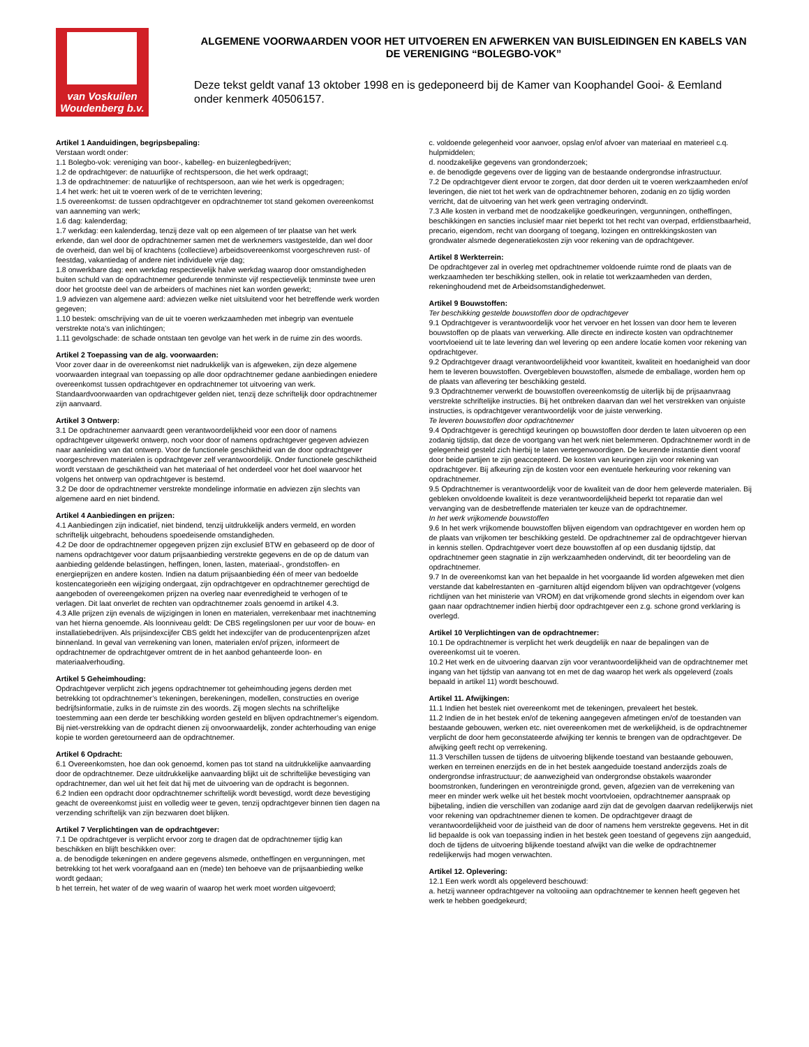van Voskuilen
Woudenberg b.v.
ALGEMENE VOORWAARDEN VOOR HET UITVOEREN EN AFWERKEN VAN BUISLEIDINGEN EN KABELS VAN DE VERENIGING “BOLEGBO-VOK”
Deze tekst geldt vanaf 13 oktober 1998 en is gedeponeerd bij de Kamer van Koophandel Gooi- & Eemland onder kenmerk 40506157.
Artikel 1 Aanduidingen, begripsbepaling:
Verstaan wordt onder:
1.1 Bolegbo-vok: vereniging van boor-, kabelleg- en buizenlegbedrijven;
1.2 de opdrachtgever: de natuurlijke of rechtspersoon, die het werk opdraagt;
1.3 de opdrachtnemer: de natuurlijke of rechtspersoon, aan wie het werk is opgedragen;
1.4 het werk: het uit te voeren werk of de te verrichten levering;
1.5 overeenkomst: de tussen opdrachtgever en opdrachtnemer tot stand gekomen overeenkomst van aanneming van werk;
1.6 dag: kalenderdag;
1.7 werkdag: een kalenderdag, tenzij deze valt op een algemeen of ter plaatse van het werk erkende, dan wel door de opdrachtnemer samen met de werknemers vastgestelde, dan wel door de overheid, dan wel bij of krachtens (collectieve) arbeidsovereenkomst voorgeschreven rust- of feestdag, vakantiedag of andere niet individuele vrije dag;
1.8 onwerkbare dag: een werkdag respectievelijk halve werkdag waarop door omstandigheden buiten schuld van de opdrachtnemer gedurende tenminste vijf respectievelijk tenminste twee uren door het grootste deel van de arbeiders of machines niet kan worden gewerkt;
1.9 adviezen van algemene aard: adviezen welke niet uitsluitend voor het betreffende werk worden gegeven;
1.10 bestek: omschrijving van de uit te voeren werkzaamheden met inbegrip van eventuele verstrekte nota’s van inlichtingen;
1.11 gevolgschade: de schade ontstaan ten gevolge van het werk in de ruime zin des woords.
Artikel 2 Toepassing van de alg. voorwaarden:
Voor zover daar in de overeenkomst niet nadrukkelijk van is afgeweken, zijn deze algemene voorwaarden integraal van toepassing op alle door opdrachtnemer gedane aanbiedingen eniedere overeenkomst tussen opdrachtgever en opdrachtnemer tot uitvoering van werk. Standaardvoorwaarden van opdrachtgever gelden niet, tenzij deze schriftelijk door opdrachtnemer zijn aanvaard.
Artikel 3 Ontwerp:
3.1 De opdrachtnemer aanvaardt geen verantwoordelijkheid voor een door of namens opdrachtgever uitgewerkt ontwerp, noch voor door of namens opdrachtgever gegeven adviezen naar aanleiding van dat ontwerp. Voor de functionele geschiktheid van de door opdrachtgever voorgeschreven materialen is opdrachtgever zelf verantwoordelijk. Onder functionele geschiktheid wordt verstaan de geschiktheid van het materiaal of het onderdeel voor het doel waarvoor het volgens het ontwerp van opdrachtgever is bestemd.
3.2 De door de opdrachtnemer verstrekte mondelinge informatie en adviezen zijn slechts van algemene aard en niet bindend.
Artikel 4 Aanbiedingen en prijzen:
4.1 Aanbiedingen zijn indicatief, niet bindend, tenzij uitdrukkelijk anders vermeld, en worden schriftelijk uitgebracht, behoudens spoedeisende omstandigheden.
4.2 De door de opdrachtnemer opgegeven prijzen zijn exclusief BTW en gebaseerd op de door of namens opdrachtgever voor datum prijsaanbieding verstrekte gegevens en de op de datum van aanbieding geldende belastingen, heffingen, lonen, lasten, materiaal-, grondstoffen- en energieprijzen en andere kosten. Indien na datum prijsaanbieding één of meer van bedoelde kostencategorieën een wijziging ondergaat, zijn opdrachtgever en opdrachtnemer gerechtigd de aangeboden of overeengekomen prijzen na overleg naar evenredigheid te verhogen of te verlagen. Dit laat onverlet de rechten van opdrachtnemer zoals genoemd in artikel 4.3.
4.3 Alle prijzen zijn evenals de wijzigingen in lonen en materialen, verrekenbaar met inachtneming van het hierna genoemde. Als loonniveau geldt: De CBS regelingslonen per uur voor de bouw- en installatiebedrijven. Als prijsindexcijfer CBS geldt het indexcijfer van de producentenprijzen afzet binnenland. In geval van verrekening van lonen, materialen en/of prijzen, informeert de opdrachtnemer de opdrachtgever omtrent de in het aanbod gehanteerde loon- en materiaalverhouding.
Artikel 5 Geheimhouding:
Opdrachtgever verplicht zich jegens opdrachtnemer tot geheimhouding jegens derden met betrekking tot opdrachtnemer’s tekeningen, berekeningen, modellen, constructies en overige bedrijfsinformatie, zulks in de ruimste zin des woords. Zij mogen slechts na schriftelijke toestemming aan een derde ter beschikking worden gesteld en blijven opdrachtnemer’s eigendom. Bij niet-verstrekking van de opdracht dienen zij onvoorwaardelijk, zonder achterhouding van enige kopie te worden geretourneerd aan de opdrachtnemer.
Artikel 6 Opdracht:
6.1 Overeenkomsten, hoe dan ook genoemd, komen pas tot stand na uitdrukkelijke aanvaarding door de opdrachtnemer. Deze uitdrukkelijke aanvaarding blijkt uit de schriftelijke bevestiging van opdrachtnemer, dan wel uit het feit dat hij met de uitvoering van de opdracht is begonnen.
6.2 Indien een opdracht door opdrachtnemer schriftelijk wordt bevestigd, wordt deze bevestiging geacht de overeenkomst juist en volledig weer te geven, tenzij opdrachtgever binnen tien dagen na verzending schriftelijk van zijn bezwaren doet blijken.
Artikel 7 Verplichtingen van de opdrachtgever:
7.1 De opdrachtgever is verplicht ervoor zorg te dragen dat de opdrachtnemer tijdig kan beschikken en blijft beschikken over:
a. de benodigde tekeningen en andere gegevens alsmede, ontheffingen en vergunningen, met betrekking tot het werk voorafgaand aan en (mede) ten behoeve van de prijsaanbieding welke wordt gedaan;
b het terrein, het water of de weg waarin of waarop het werk moet worden uitgevoerd;
c. voldoende gelegenheid voor aanvoer, opslag en/of afvoer van materiaal en materieel c.q. hulpmiddelen;
d. noodzakelijke gegevens van grondonderzoek;
e. de benodigde gegevens over de ligging van de bestaande ondergrondse infrastructuur.
7.2 De opdrachtgever dient ervoor te zorgen, dat door derden uit te voeren werkzaamheden en/of leveringen, die niet tot het werk van de opdrachtnemer behoren, zodanig en zo tijdig worden verricht, dat de uitvoering van het werk geen vertraging ondervindt.
7.3 Alle kosten in verband met de noodzakelijke goedkeuringen, vergunningen, ontheffingen, beschikkingen en sancties inclusief maar niet beperkt tot het recht van overpad, erfdienstbaarheid, precario, eigendom, recht van doorgang of toegang, lozingen en onttrekkingskosten van grondwater alsmede degeneratiekosten zijn voor rekening van de opdrachtgever.
Artikel 8 Werkterrein:
De opdrachtgever zal in overleg met opdrachtnemer voldoende ruimte rond de plaats van de werkzaamheden ter beschikking stellen, ook in relatie tot werkzaamheden van derden, rekeninghoudend met de Arbeidsomstandighedenwet.
Artikel 9 Bouwstoffen:
Ter beschikking gestelde bouwstoffen door de opdrachtgever
9.1 Opdrachtgever is verantwoordelijk voor het vervoer en het lossen van door hem te leveren bouwstoffen op de plaats van verwerking. Alle directe en indirecte kosten van opdrachtnemer voortvloeiend uit te late levering dan wel levering op een andere locatie komen voor rekening van opdrachtgever.
9.2 Opdrachtgever draagt verantwoordelijkheid voor kwantiteit, kwaliteit en hoedanigheid van door hem te leveren bouwstoffen. Overgebleven bouwstoffen, alsmede de emballage, worden hem op de plaats van aflevering ter beschikking gesteld.
9.3 Opdrachtnemer verwerkt de bouwstoffen overeenkomstig de uiterlijk bij de prijsaanvraag verstrekte schriftelijke instructies. Bij het ontbreken daarvan dan wel het verstrekken van onjuiste instructies, is opdrachtgever verantwoordelijk voor de juiste verwerking.
Te leveren bouwstoffen door opdrachtnemer
9.4 Opdrachtgever is gerechtigd keuringen op bouwstoffen door derden te laten uitvoeren op een zodanig tijdstip, dat deze de voortgang van het werk niet belemmeren. Opdrachtnemer wordt in de gelegenheid gesteld zich hierbij te laten vertegenwoordigen. De keurende instantie dient vooraf door beide partijen te zijn geaccepteerd. De kosten van keuringen zijn voor rekening van opdrachtgever. Bij afkeuring zijn de kosten voor een eventuele herkeuring voor rekening van opdrachtnemer.
9.5 Opdrachtnemer is verantwoordelijk voor de kwaliteit van de door hem geleverde materialen. Bij gebleken onvoldoende kwaliteit is deze verantwoordelijkheid beperkt tot reparatie dan wel vervanging van de desbetreffende materialen ter keuze van de opdrachtnemer.
In het werk vrijkomende bouwstoffen
9.6 In het werk vrijkomende bouwstoffen blijven eigendom van opdrachtgever en worden hem op de plaats van vrijkomen ter beschikking gesteld. De opdrachtnemer zal de opdrachtgever hiervan in kennis stellen. Opdrachtgever voert deze bouwstoffen af op een dusdanig tijdstip, dat opdrachtnemer geen stagnatie in zijn werkzaamheden ondervindt, dit ter beoordeling van de opdrachtnemer.
9.7 In de overeenkomst kan van het bepaalde in het voorgaande lid worden afgeweken met dien verstande dat kabelrestanten en -garnituren altijd eigendom blijven van opdrachtgever (volgens richtlijnen van het ministerie van VROM) en dat vrijkomende grond slechts in eigendom over kan gaan naar opdrachtnemer indien hierbij door opdrachtgever een z.g. schone grond verklaring is overlegd.
Artikel 10 Verplichtingen van de opdrachtnemer:
10.1 De opdrachtnemer is verplicht het werk deugdelijk en naar de bepalingen van de overeenkomst uit te voeren.
10.2 Het werk en de uitvoering daarvan zijn voor verantwoordelijkheid van de opdrachtnemer met ingang van het tijdstip van aanvang tot en met de dag waarop het werk als opgeleverd (zoals bepaald in artikel 11) wordt beschouwd.
Artikel 11. Afwijkingen:
11.1 Indien het bestek niet overeenkomt met de tekeningen, prevaleert het bestek.
11.2 Indien de in het bestek en/of de tekening aangegeven afmetingen en/of de toestanden van bestaande gebouwen, werken etc. niet overeenkomen met de werkelijkheid, is de opdrachtnemer verplicht de door hem geconstateerde afwijking ter kennis te brengen van de opdrachtgever. De afwijking geeft recht op verrekening.
11.3 Verschillen tussen de tijdens de uitvoering blijkende toestand van bestaande gebouwen, werken en terreinen enerzijds en de in het bestek aangeduide toestand anderzijds zoals de ondergrondse infrastructuur; de aanwezigheid van ondergrondse obstakels waaronder boomstronken, funderingen en verontreinigde grond, geven, afgezien van de verrekening van meer en minder werk welke uit het bestek mocht voortvloeien, opdrachtnemer aanspraak op bijbetaling, indien die verschillen van zodanige aard zijn dat de gevolgen daarvan redelijkerwijs niet voor rekening van opdrachtnemer dienen te komen. De opdrachtgever draagt de verantwoordelijkheid voor de juistheid van de door of namens hem verstrekte gegevens. Het in dit lid bepaalde is ook van toepassing indien in het bestek geen toestand of gegevens zijn aangeduid, doch de tijdens de uitvoering blijkende toestand afwijkt van die welke de opdrachtnemer redelijkerwijs had mogen verwachten.
Artikel 12. Oplevering:
12.1 Een werk wordt als opgeleverd beschouwd:
a. hetzij wanneer opdrachtgever na voltooiing aan opdrachtnemer te kennen heeft gegeven het werk te hebben goedgekeurd;